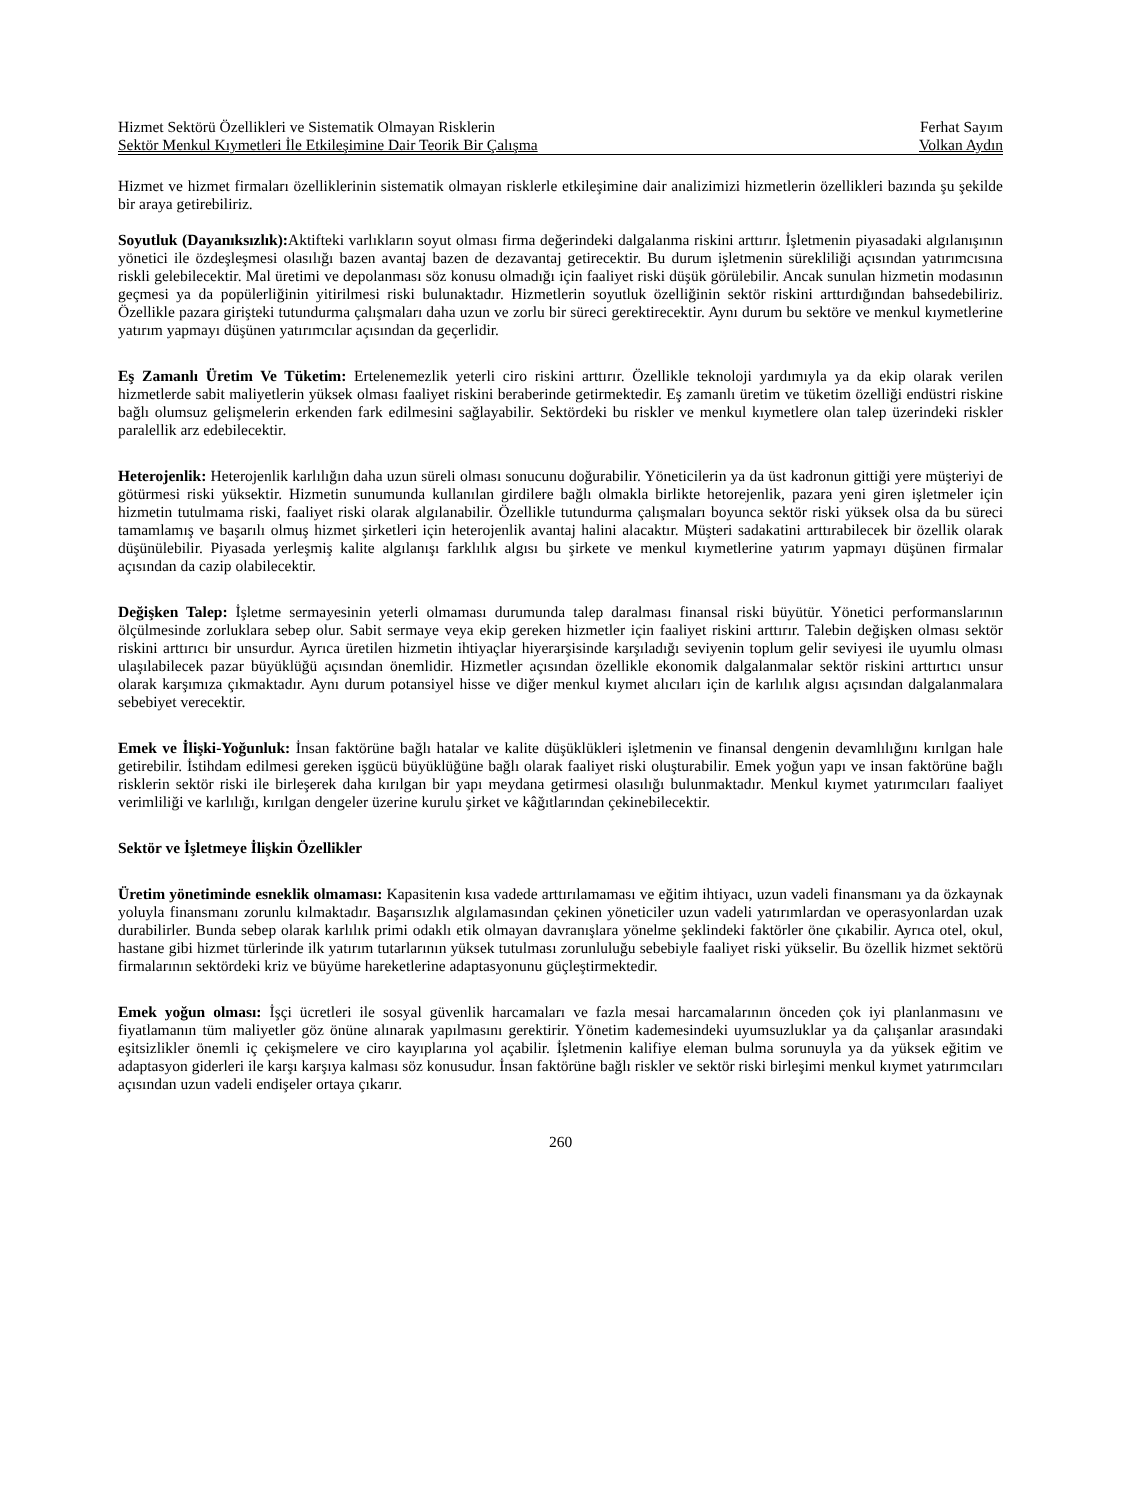Hizmet Sektörü Özellikleri ve Sistematik Olmayan Risklerin Ferhat Sayım
Sektör Menkul Kıymetleri İle Etkileşimine Dair Teorik Bir Çalışma Volkan Aydın
Hizmet ve hizmet firmaları özelliklerinin sistematik olmayan risklerle etkileşimine dair analizimizi hizmetlerin özellikleri bazında şu şekilde bir araya getirebiliriz.
Soyutluk (Dayanıksızlık): Aktifteki varlıkların soyut olması firma değerindeki dalgalanma riskini arttırır. İşletmenin piyasadaki algılanışının yönetici ile özdeşleşmesi olasılığı bazen avantaj bazen de dezavantaj getirecektir. Bu durum işletmenin sürekliliği açısından yatırımcısına riskli gelebilecektir. Mal üretimi ve depolanması söz konusu olmadığı için faaliyet riski düşük görülebilir. Ancak sunulan hizmetin modasının geçmesi ya da popülerliğinin yitirilmesi riski bulunaktadır. Hizmetlerin soyutluk özelliğinin sektör riskini arttırdığından bahsedebiliriz. Özellikle pazara girişteki tutundurma çalışmaları daha uzun ve zorlu bir süreci gerektirecektir. Aynı durum bu sektöre ve menkul kıymetlerine yatırım yapmayı düşünen yatırımcılar açısından da geçerlidir.
Eş Zamanlı Üretim Ve Tüketim: Ertelenemezlik yeterli ciro riskini arttırır. Özellikle teknoloji yardımıyla ya da ekip olarak verilen hizmetlerde sabit maliyetlerin yüksek olması faaliyet riskini beraberinde getirmektedir. Eş zamanlı üretim ve tüketim özelliği endüstri riskine bağlı olumsuz gelişmelerin erkenden fark edilmesini sağlayabilir. Sektördeki bu riskler ve menkul kıymetlere olan talep üzerindeki riskler paralellik arz edebilecektir.
Heterojenlik: Heterojenlik karlılığın daha uzun süreli olması sonucunu doğurabilir. Yöneticilerin ya da üst kadronun gittiği yere müşteriyi de götürmesi riski yüksektir. Hizmetin sunumunda kullanılan girdilere bağlı olmakla birlikte hetorejenlik, pazara yeni giren işletmeler için hizmetin tutulmama riski, faaliyet riski olarak algılanabilir. Özellikle tutundurma çalışmaları boyunca sektör riski yüksek olsa da bu süreci tamamlamış ve başarılı olmuş hizmet şirketleri için heterojenlik avantaj halini alacaktır. Müşteri sadakatini arttırabilecek bir özellik olarak düşünülebilir. Piyasada yerleşmiş kalite algılanışı farklılık algısı bu şirkete ve menkul kıymetlerine yatırım yapmayı düşünen firmalar açısından da cazip olabilecektir.
Değişken Talep: İşletme sermayesinin yeterli olmaması durumunda talep daralması finansal riski büyütür. Yönetici performanslarının ölçülmesinde zorluklara sebep olur. Sabit sermaye veya ekip gereken hizmetler için faaliyet riskini arttırır. Talebin değişken olması sektör riskini arttırıcı bir unsurdur. Ayrıca üretilen hizmetin ihtiyaçlar hiyerarşisinde karşıladığı seviyenin toplum gelir seviyesi ile uyumlu olması ulaşılabilecek pazar büyüklüğü açısından önemlidir. Hizmetler açısından özellikle ekonomik dalgalanmalar sektör riskini arttırtıcı unsur olarak karşımıza çıkmaktadır. Aynı durum potansiyel hisse ve diğer menkul kıymet alıcıları için de karlılık algısı açısından dalgalanmalara sebebiyet verecektir.
Emek ve İlişki-Yoğunluk: İnsan faktörüne bağlı hatalar ve kalite düşüklükleri işletmenin ve finansal dengenin devamlılığını kırılgan hale getirebilir. İstihdam edilmesi gereken işgücü büyüklüğüne bağlı olarak faaliyet riski oluşturabilir. Emek yoğun yapı ve insan faktörüne bağlı risklerin sektör riski ile birleşerek daha kırılgan bir yapı meydana getirmesi olasılığı bulunmaktadır. Menkul kıymet yatırımcıları faaliyet verimliliği ve karlılığı, kırılgan dengeler üzerine kurulu şirket ve kâğıtlarından çekinebilecektir.
Sektör ve İşletmeye İlişkin Özellikler
Üretim yönetiminde esneklik olmaması: Kapasitenin kısa vadede arttırılamaması ve eğitim ihtiyacı, uzun vadeli finansmanı ya da özkaynak yoluyla finansmanı zorunlu kılmaktadır. Başarısızlık algılamasından çekinen yöneticiler uzun vadeli yatırımlardan ve operasyonlardan uzak durabilirler. Bunda sebep olarak karlılık primi odaklı etik olmayan davranışlara yönelme şeklindeki faktörler öne çıkabilir. Ayrıca otel, okul, hastane gibi hizmet türlerinde ilk yatırım tutarlarının yüksek tutulması zorunluluğu sebebiyle faaliyet riski yükselir. Bu özellik hizmet sektörü firmalarının sektördeki kriz ve büyüme hareketlerine adaptasyonunu güçleştirmektedir.
Emek yoğun olması: İşçi ücretleri ile sosyal güvenlik harcamaları ve fazla mesai harcamalarının önceden çok iyi planlanmasını ve fiyatlamanın tüm maliyetler göz önüne alınarak yapılmasını gerektirir. Yönetim kademesindeki uyumsuzluklar ya da çalışanlar arasındaki eşitsizlikler önemli iç çekişmelere ve ciro kayıplarına yol açabilir. İşletmenin kalifiye eleman bulma sorunuyla ya da yüksek eğitim ve adaptasyon giderleri ile karşı karşıya kalması söz konusudur. İnsan faktörüne bağlı riskler ve sektör riski birleşimi menkul kıymet yatırımcıları açısından uzun vadeli endişeler ortaya çıkarır.
260